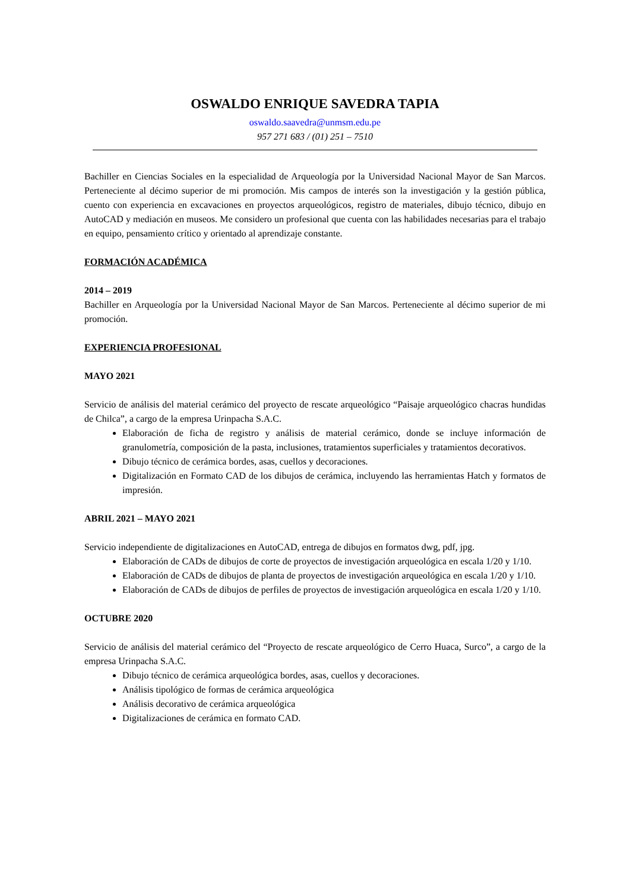OSWALDO ENRIQUE SAVEDRA TAPIA
oswaldo.saavedra@unmsm.edu.pe
957 271 683 / (01) 251 – 7510
Bachiller en Ciencias Sociales en la especialidad de Arqueología por la Universidad Nacional Mayor de San Marcos. Perteneciente al décimo superior de mi promoción. Mis campos de interés son la investigación y la gestión pública, cuento con experiencia en excavaciones en proyectos arqueológicos, registro de materiales, dibujo técnico, dibujo en AutoCAD y mediación en museos. Me considero un profesional que cuenta con las habilidades necesarias para el trabajo en equipo, pensamiento crítico y orientado al aprendizaje constante.
FORMACIÓN ACADÉMICA
2014 – 2019
Bachiller en Arqueología por la Universidad Nacional Mayor de San Marcos. Perteneciente al décimo superior de mi promoción.
EXPERIENCIA PROFESIONAL
MAYO 2021
Servicio de análisis del material cerámico del proyecto de rescate arqueológico “Paisaje arqueológico chacras hundidas de Chilca”, a cargo de la empresa Urinpacha S.A.C.
Elaboración de ficha de registro y análisis de material cerámico, donde se incluye información de granulometría, composición de la pasta, inclusiones, tratamientos superficiales y tratamientos decorativos.
Dibujo técnico de cerámica bordes, asas, cuellos y decoraciones.
Digitalización en Formato CAD de los dibujos de cerámica, incluyendo las herramientas Hatch y formatos de impresión.
ABRIL 2021 – MAYO 2021
Servicio independiente de digitalizaciones en AutoCAD, entrega de dibujos en formatos dwg, pdf, jpg.
Elaboración de CADs de dibujos de corte de proyectos de investigación arqueológica en escala 1/20 y 1/10.
Elaboración de CADs de dibujos de planta de proyectos de investigación arqueológica en escala 1/20 y 1/10.
Elaboración de CADs de dibujos de perfiles de proyectos de investigación arqueológica en escala 1/20 y 1/10.
OCTUBRE 2020
Servicio de análisis del material cerámico del “Proyecto de rescate arqueológico de Cerro Huaca, Surco”, a cargo de la empresa Urinpacha S.A.C.
Dibujo técnico de cerámica arqueológica bordes, asas, cuellos y decoraciones.
Análisis tipológico de formas de cerámica arqueológica
Análisis decorativo de cerámica arqueológica
Digitalizaciones de cerámica en formato CAD.